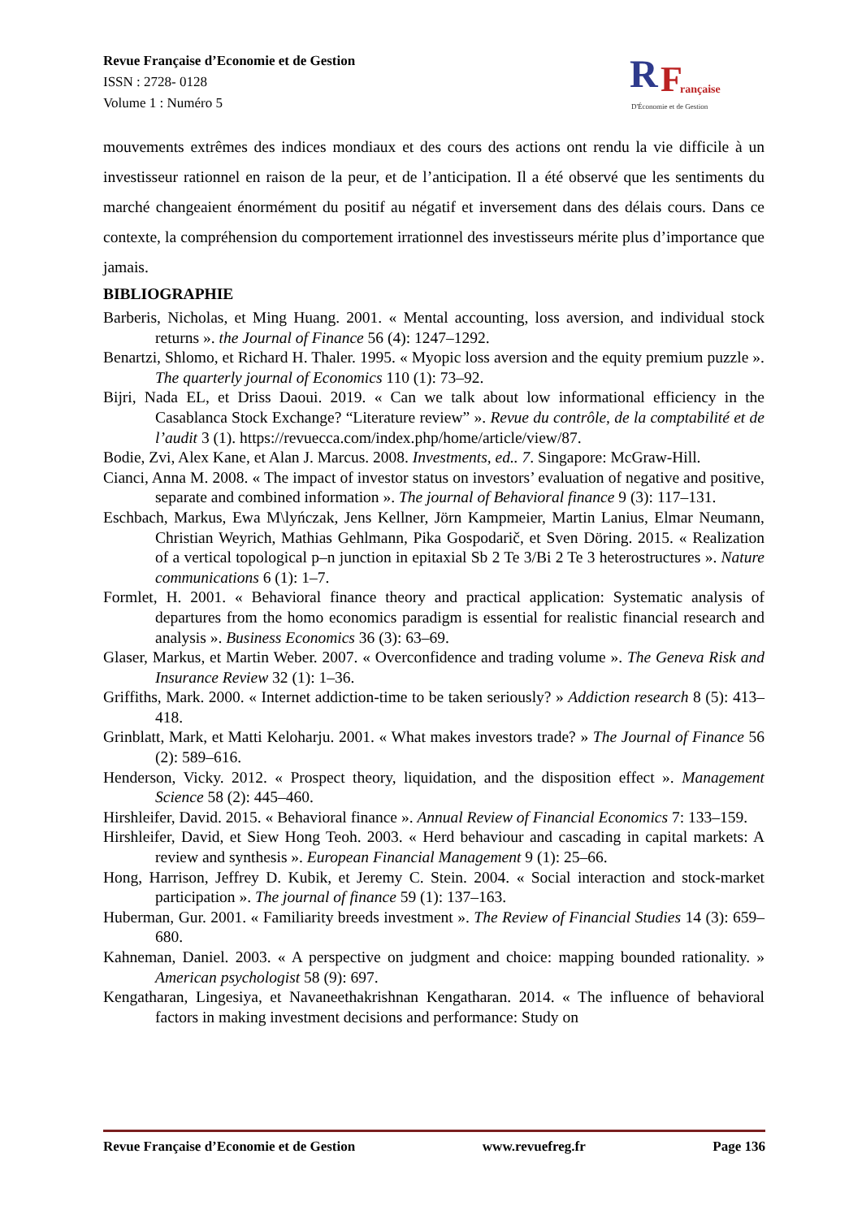Revue Française d’Economie et de Gestion
ISSN : 2728- 0128
Volume 1 : Numéro 5
R
F
rançaise
D'Économie et de Gestion
mouvements extrêmes des indices mondiaux et des cours des actions ont rendu la vie difficile à un investisseur rationnel en raison de la peur, et de l’anticipation. Il a été observé que les sentiments du marché changeaient énormément du positif au négatif et inversement dans des délais cours. Dans ce contexte, la compréhension du comportement irrationnel des investisseurs mérite plus d’importance que jamais.
BIBLIOGRAPHIE
Barberis, Nicholas, et Ming Huang. 2001. « Mental accounting, loss aversion, and individual stock returns ». the Journal of Finance 56 (4): 1247–1292.
Benartzi, Shlomo, et Richard H. Thaler. 1995. « Myopic loss aversion and the equity premium puzzle ». The quarterly journal of Economics 110 (1): 73–92.
Bijri, Nada EL, et Driss Daoui. 2019. « Can we talk about low informational efficiency in the Casablanca Stock Exchange? “Literature review” ». Revue du contrôle, de la comptabilité et de l’audit 3 (1). https://revuecca.com/index.php/home/article/view/87.
Bodie, Zvi, Alex Kane, et Alan J. Marcus. 2008. Investments, ed.. 7. Singapore: McGraw-Hill.
Cianci, Anna M. 2008. « The impact of investor status on investors’ evaluation of negative and positive, separate and combined information ». The journal of Behavioral finance 9 (3): 117–131.
Eschbach, Markus, Ewa M\lyńczak, Jens Kellner, Jörn Kampmeier, Martin Lanius, Elmar Neumann, Christian Weyrich, Mathias Gehlmann, Pika Gospodarič, et Sven Döring. 2015. « Realization of a vertical topological p–n junction in epitaxial Sb 2 Te 3/Bi 2 Te 3 heterostructures ». Nature communications 6 (1): 1–7.
Formlet, H. 2001. « Behavioral finance theory and practical application: Systematic analysis of departures from the homo economics paradigm is essential for realistic financial research and analysis ». Business Economics 36 (3): 63–69.
Glaser, Markus, et Martin Weber. 2007. « Overconfidence and trading volume ». The Geneva Risk and Insurance Review 32 (1): 1–36.
Griffiths, Mark. 2000. « Internet addiction-time to be taken seriously? » Addiction research 8 (5): 413–418.
Grinblatt, Mark, et Matti Keloharju. 2001. « What makes investors trade? » The Journal of Finance 56 (2): 589–616.
Henderson, Vicky. 2012. « Prospect theory, liquidation, and the disposition effect ». Management Science 58 (2): 445–460.
Hirshleifer, David. 2015. « Behavioral finance ». Annual Review of Financial Economics 7: 133–159.
Hirshleifer, David, et Siew Hong Teoh. 2003. « Herd behaviour and cascading in capital markets: A review and synthesis ». European Financial Management 9 (1): 25–66.
Hong, Harrison, Jeffrey D. Kubik, et Jeremy C. Stein. 2004. « Social interaction and stock-market participation ». The journal of finance 59 (1): 137–163.
Huberman, Gur. 2001. « Familiarity breeds investment ». The Review of Financial Studies 14 (3): 659–680.
Kahneman, Daniel. 2003. « A perspective on judgment and choice: mapping bounded rationality. » American psychologist 58 (9): 697.
Kengatharan, Lingesiya, et Navaneethakrishnan Kengatharan. 2014. « The influence of behavioral factors in making investment decisions and performance: Study on
Revue Française d’Economie et de Gestion www.revuefreg.fr Page 136